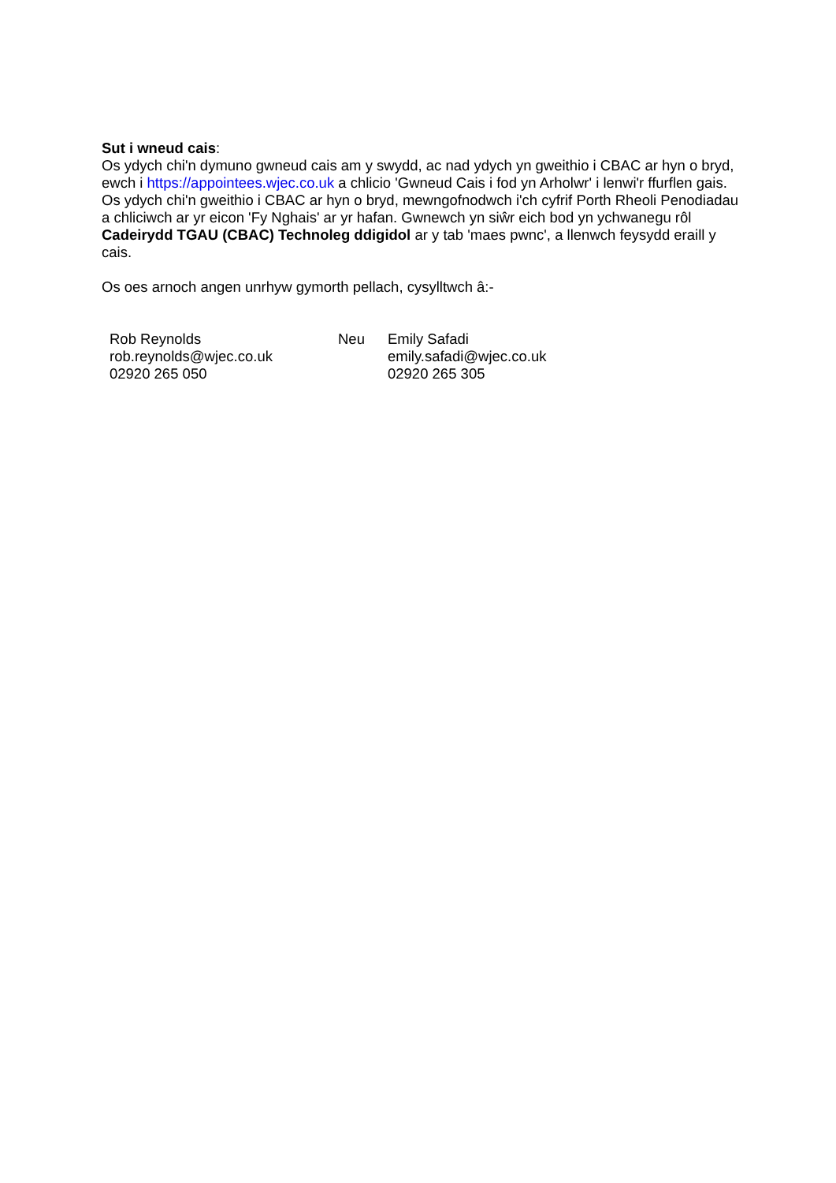Sut i wneud cais:
Os ydych chi'n dymuno gwneud cais am y swydd, ac nad ydych yn gweithio i CBAC ar hyn o bryd, ewch i https://appointees.wjec.co.uk a chlicio 'Gwneud Cais i fod yn Arholwr' i lenwi'r ffurflen gais.
Os ydych chi'n gweithio i CBAC ar hyn o bryd, mewngofnodwch i'ch cyfrif Porth Rheoli Penodiadau a chliciwch ar yr eicon 'Fy Nghais' ar yr hafan. Gwnewch yn siŵr eich bod yn ychwanegu rôl Cadeirydd TGAU (CBAC) Technoleg ddigidol ar y tab 'maes pwnc', a llenwch feysydd eraill y cais.
Os oes arnoch angen unrhyw gymorth pellach, cysylltwch â:-
| Rob Reynolds rob.reynolds@wjec.co.uk 02920 265 050 | Neu | Emily Safadi emily.safadi@wjec.co.uk 02920 265 305 |